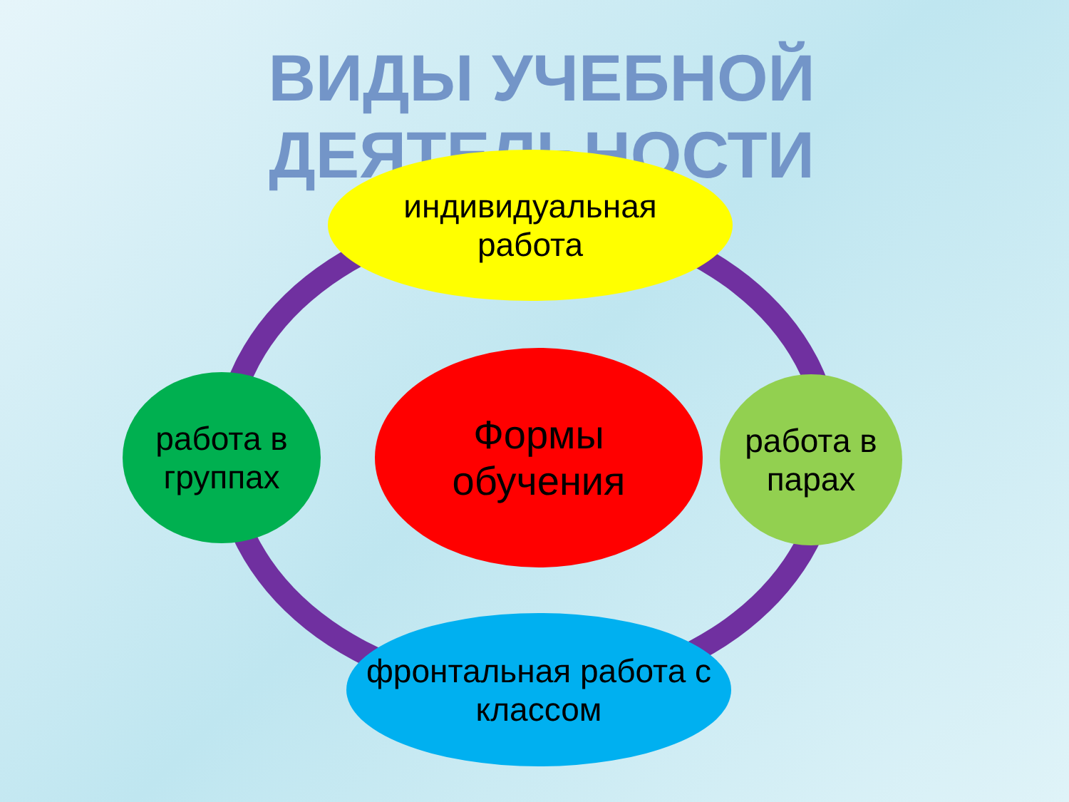ВИДЫ УЧЕБНОЙ ДЕЯТЕЛЬНОСТИ
индивидуальная
работа
работа в
группах
Формы
обучения
работа в
парах
фронтальная работа с
классом